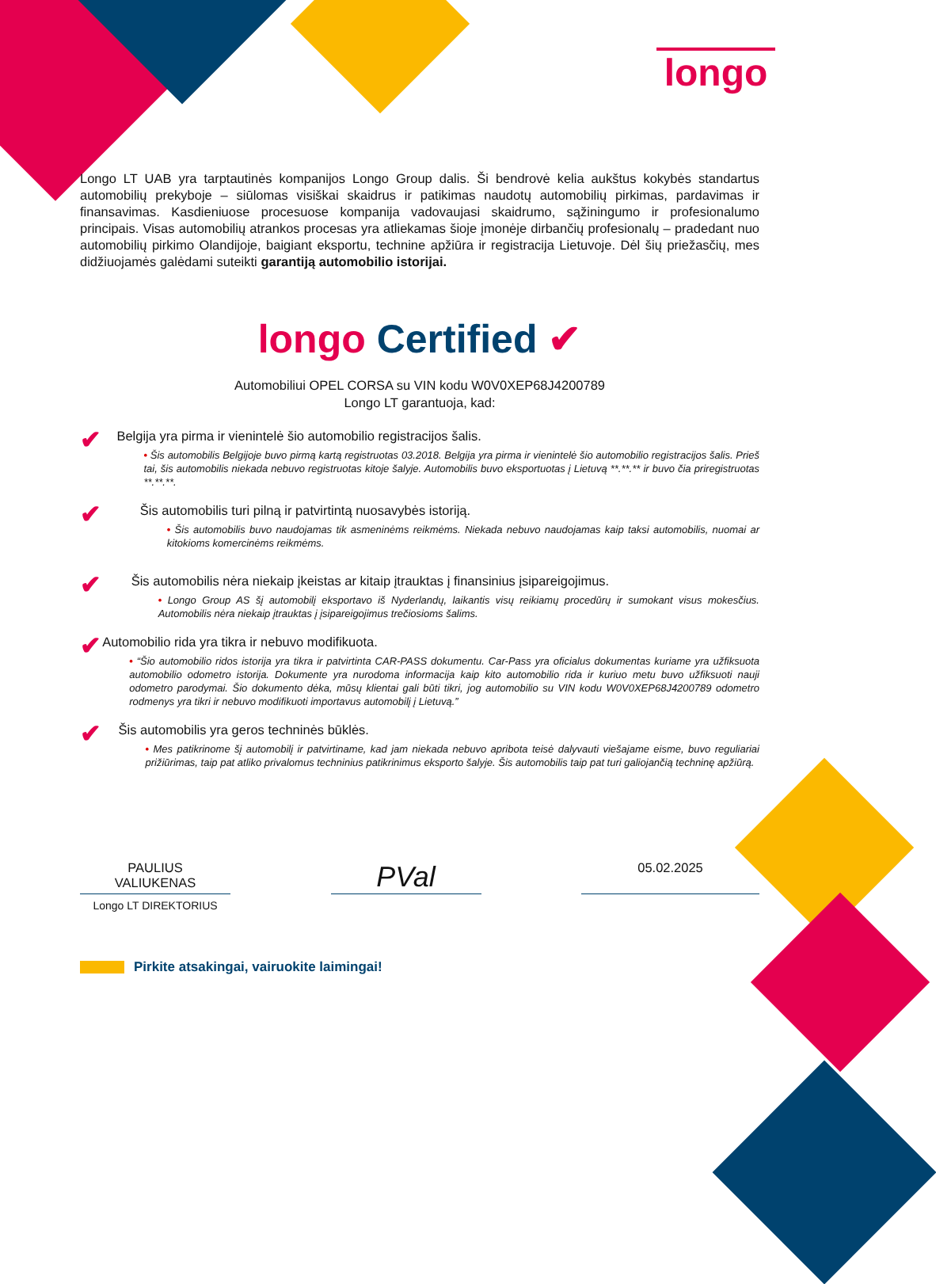longo
Longo LT UAB yra tarptautinės kompanijos Longo Group dalis. Ši bendrovė kelia aukštus kokybės standartus automobilių prekyboje – siūlomas visiškai skaidrus ir patikimas naudotų automobilių pirkimas, pardavimas ir finansavimas. Kasdieniuose procesuose kompanija vadovaujasi skaidrumo, sąžiningumo ir profesionalumo principais. Visas automobilių atrankos procesas yra atliekamas šioje įmonėje dirbančių profesionalų – pradedant nuo automobilių pirkimo Olandijoje, baigiant eksportu, technine apžiūra ir registracija Lietuvoje. Dėl šių priežasčių, mes didžiuojamės galėdami suteikti garantiją automobilio istorijai.
longo Certified ✔
Automobiliui OPEL CORSA su VIN kodu W0V0XEP68J4200789
Longo LT garantuoja, kad:
✔
Belgija yra pirma ir vienintelė šio automobilio registracijos šalis.
• Šis automobilis Belgijoje buvo pirmą kartą registruotas 03.2018. Belgija yra pirma ir vienintelė šio automobilio registracijos šalis. Prieš tai, šis automobilis niekada nebuvo registruotas kitoje šalyje. Automobilis buvo eksportuotas į Lietuvą **.**.** ir buvo čia priregistruotas **.**.**.
✔
Šis automobilis turi pilną ir patvirtintą nuosavybės istoriją.
• Šis automobilis buvo naudojamas tik asmeninėms reikmėms. Niekada nebuvo naudojamas kaip taksi automobilis, nuomai ar kitokioms komercinėms reikmėms.
✔
Šis automobilis nėra niekaip įkeistas ar kitaip įtrauktas į finansinius įsipareigojimus.
• Longo Group AS šį automobilį eksportavo iš Nyderlandų, laikantis visų reikiamų procedūrų ir sumokant visus mokesčius. Automobilis nėra niekaip įtrauktas į įsipareigojimus trečiosioms šalims.
✔
Automobilio rida yra tikra ir nebuvo modifikuota.
• “Šio automobilio ridos istorija yra tikra ir patvirtinta CAR-PASS dokumentu. Car-Pass yra oficialus dokumentas kuriame yra užfiksuota automobilio odometro istorija. Dokumente yra nurodoma informacija kaip kito automobilio rida ir kuriuo metu buvo užfiksuoti nauji odometro parodymai. Šio dokumento dėka, mūsų klientai gali būti tikri, jog automobilio su VIN kodu W0V0XEP68J4200789 odometro rodmenys yra tikri ir nebuvo modifikuoti importavus automobilį į Lietuvą.”
✔
Šis automobilis yra geros techninės būklės.
• Mes patikrinome šį automobilį ir patvirtiname, kad jam niekada nebuvo apribota teisė dalyvauti viešajame eisme, buvo reguliariai prižiūrimas, taip pat atliko privalomus techninius patikrinimus eksporto šalyje. Šis automobilis taip pat turi galiojančią techninę apžiūrą.
PAULIUS
VALIUKENAS
PVal
05.02.2025
Longo LT DIREKTORIUS
Pirkite atsakingai, vairuokite laimingai!